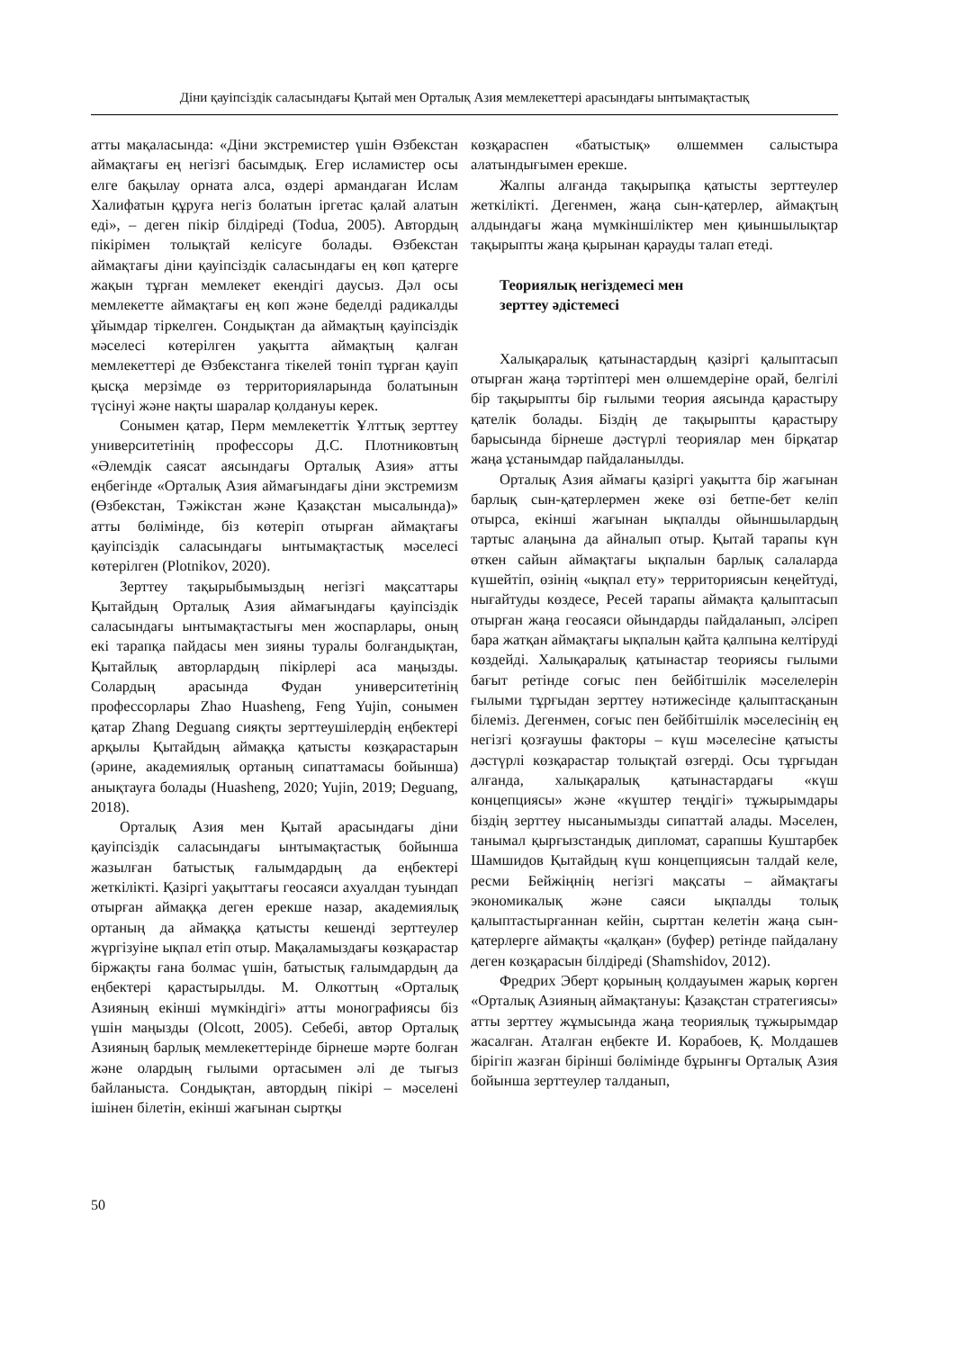Діни қауіпсіздік саласындағы Қытай мен Орталық Азия мемлекеттері арасындағы ынтымақтастық
атты мақаласында: «Діни экстремистер үшін Өзбекстан аймақтағы ең негізгі басымдық. Егер исламистер осы елге бақылау орната алса, өздері армандаған Ислам Халифатын құруға негіз болатын іргетас қалай алатын еді», – деген пікір білдіреді (Todua, 2005). Автордың пікірімен толықтай келісуге болады. Өзбекстан аймақтағы діни қауіпсіздік саласындағы ең көп қатерге жақын тұрған мемлекет екендігі даусыз. Дәл осы мемлекетте аймақтағы ең көп және беделді радикалды ұйымдар тіркелген. Сондықтан да аймақтың қауіпсіздік мәселесі көтерілген уақытта аймақтың қалған мемлекеттері де Өзбекстанға тікелей төніп тұрған қауіп қысқа мерзімде өз территорияларында болатынын түсінуі және нақты шаралар қолдануы керек.
Сонымен қатар, Перм мемлекеттік Ұлттық зерттеу университетінің профессоры Д.С. Плотниковтың «Әлемдік саясат аясындағы Орталық Азия» атты еңбегінде «Орталық Азия аймағындағы діни экстремизм (Өзбекстан, Тәжікстан және Қазақстан мысалында)» атты бөлімінде, біз көтеріп отырған аймақтағы қауіпсіздік саласындағы ынтымақтастық мәселесі көтерілген (Plotnikov, 2020).
Зерттеу тақырыбымыздың негізгі мақсаттары Қытайдың Орталық Азия аймағындағы қауіпсіздік саласындағы ынтымақтастығы мен жоспарлары, оның екі тарапқа пайдасы мен зияны туралы болғандықтан, Қытайлық авторлардың пікірлері аса маңызды. Солардың арасында Фудан университетінің профессорлары Zhao Huasheng, Feng Yujin, сонымен қатар Zhang Deguang сияқты зерттеушілердің еңбектері арқылы Қытайдың аймаққа қатысты көзқарастарын (әрине, академиялық ортаның сипаттамасы бойынша) анықтауға болады (Huasheng, 2020; Yujin, 2019; Deguang, 2018).
Орталық Азия мен Қытай арасындағы діни қауіпсіздік саласындағы ынтымақтастық бойынша жазылған батыстық ғалымдардың да еңбектері жеткілікті. Қазіргі уақыттағы геосаяси ахуалдан туындап отырған аймаққа деген ерекше назар, академиялық ортаның да аймаққа қатысты кешенді зерттеулер жүргізуіне ықпал етіп отыр. Мақаламыздағы көзқарастар біржақты ғана болмас үшін, батыстық ғалымдардың да еңбектері қарастырылды. М. Олкоттың «Орталық Азияның екінші мүмкіндігі» атты монографиясы біз үшін маңызды (Olcott, 2005). Себебі, автор Орталық Азияның барлық мемлекеттерінде бірнеше мәрте болған және олардың ғылыми ортасымен әлі де тығыз байланыста. Сондықтан, автордың пікірі – мәселені ішінен білетін, екінші жағынан сыртқы
көзқараспен «батыстық» өлшеммен салыстыра алатындығымен ерекше.
Жалпы алғанда тақырыпқа қатысты зерттеулер жеткілікті. Дегенмен, жаңа сын-қатерлер, аймақтың алдындағы жаңа мүмкіншіліктер мен қиыншылықтар тақырыпты жаңа қырынан қарауды талап етеді.
Теориялық негіздемесі мен
зерттеу әдістемесі
Халықаралық қатынастардың қазіргі қалыптасып отырған жаңа тәртіптері мен өлшемдеріне орай, белгілі бір тақырыпты бір ғылыми теория аясында қарастыру қателік болады. Біздің де тақырыпты қарастыру барысында бірнеше дәстүрлі теориялар мен бірқатар жаңа ұстанымдар пайдаланылды.
Орталық Азия аймағы қазіргі уақытта бір жағынан барлық сын-қатерлермен жеке өзі бетпе-бет келіп отырса, екінші жағынан ықпалды ойыншылардың тартыс алаңына да айналып отыр. Қытай тарапы күн өткен сайын аймақтағы ықпалын барлық салаларда күшейтіп, өзінің «ықпал ету» территориясын кеңейтуді, нығайтуды көздесе, Ресей тарапы аймақта қалыптасып отырған жаңа геосаяси ойындарды пайдаланып, әлсіреп бара жатқан аймақтағы ықпалын қайта қалпына келтіруді көздейді. Халықаралық қатынастар теориясы ғылыми бағыт ретінде соғыс пен бейбітшілік мәселелерін ғылыми тұрғыдан зерттеу нәтижесінде қалыптасқанын білеміз. Дегенмен, соғыс пен бейбітшілік мәселесінің ең негізгі қозғаушы факторы – күш мәселесіне қатысты дәстүрлі көзқарастар толықтай өзгерді. Осы тұрғыдан алғанда, халықаралық қатынастардағы «күш концепциясы» және «күштер теңдігі» тұжырымдары біздің зерттеу нысанымызды сипаттай алады. Мәселен, танымал қырғызстандық дипломат, сарапшы Куштарбек Шамшидов Қытайдың күш концепциясын талдай келе, ресми Бейжіңнің негізгі мақсаты – аймақтағы экономикалық және саяси ықпалды толық қалыптастырғаннан кейін, сырттан келетін жаңа сын-қатерлерге аймақты «қалқан» (буфер) ретінде пайдалану деген көзқарасын білдіреді (Shamshidov, 2012).
Фредрих Эберт қорының қолдауымен жарық көрген «Орталық Азияның аймақтануы: Қазақстан стратегиясы» атты зерттеу жұмысында жаңа теориялық тұжырымдар жасалған. Аталған еңбекте И. Корабоев, Қ. Молдашев бірігіп жазған бірінші бөлімінде бұрынғы Орталық Азия бойынша зерттеулер талданып,
50